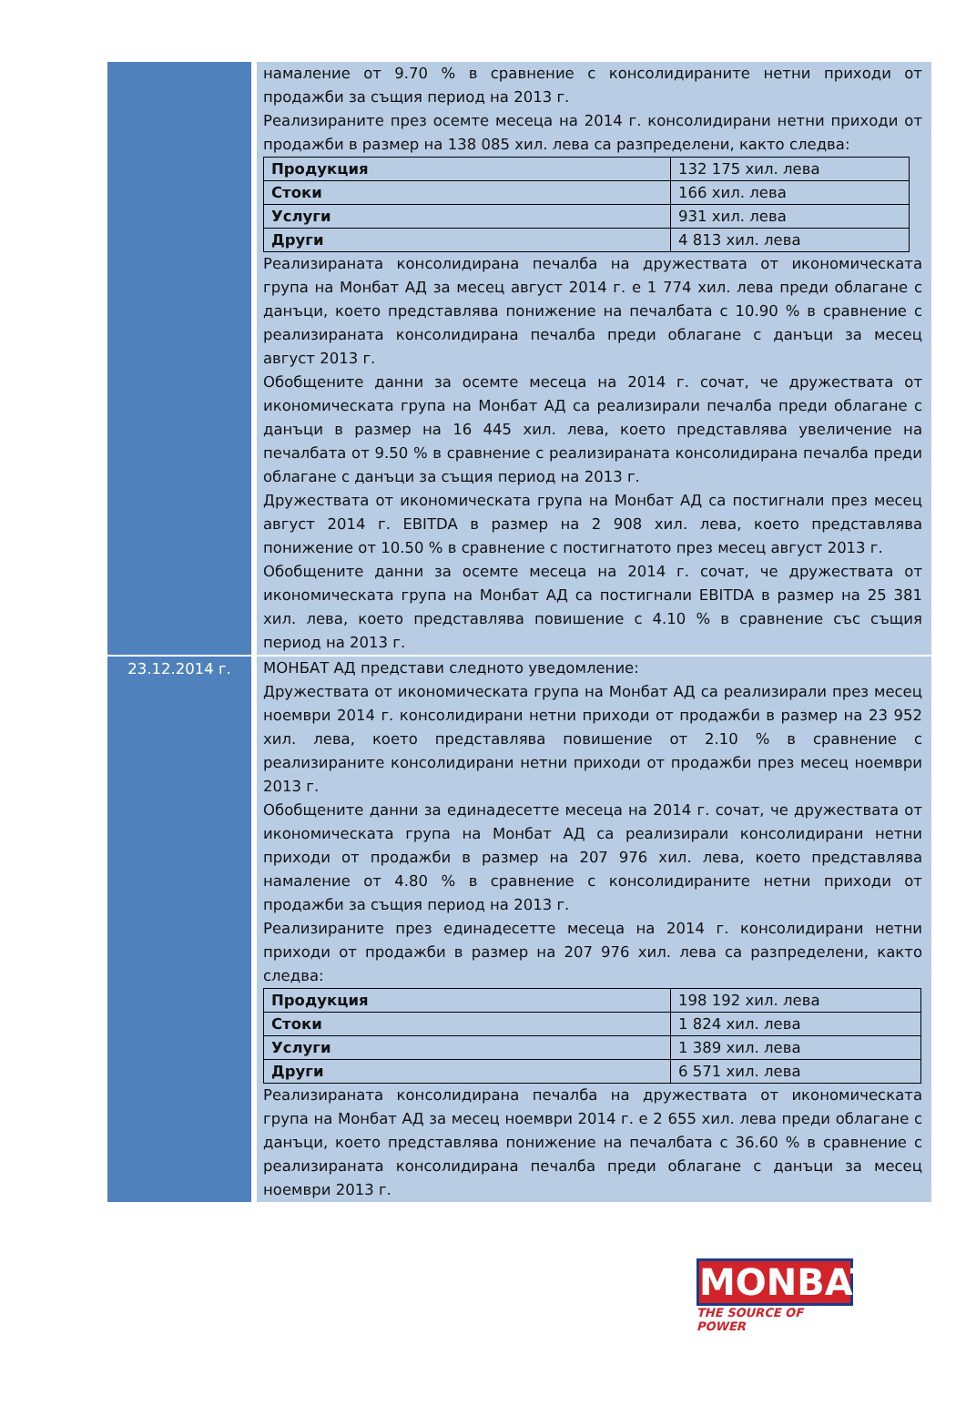| | намаление от 9.70 % в сравнение с консолидираните нетни приходи от продажби за същия период на 2013 г. Реализираните през осемте месеца на 2014 г. консолидирани нетни приходи от продажби в размер на 138 085 хил. лева са разпределени, както следва: / Продукция / 132 175 хил. лева / / Стоки / 166 хил. лева / / Услуги / 931 хил. лева / / Други / 4 813 хил. лева / Реализираната консолидирана печалба на дружествата от икономическата група на Монбат АД за месец август 2014 г. е 1 774 хил. лева преди облагане с данъци, което представлява понижение на печалбата с 10.90 % в сравнение с реализираната консолидирана печалба преди облагане с данъци за месец август 2013 г. Обобщените данни за осемте месеца на 2014 г. сочат, че дружествата от икономическата група на Монбат АД са реализирали печалба преди облагане с данъци в размер на 16 445 хил. лева, което представлява увеличение на печалбата от 9.50 % в сравнение с реализираната консолидирана печалба преди облагане с данъци за същия период на 2013 г. Дружествата от икономическата група на Монбат АД са постигнали през месец август 2014 г. EBITDA в размер на 2 908 хил. лева, което представлява понижение от 10.50 % в сравнение с постигнатото през месец август 2013 г. Обобщените данни за осемте месеца на 2014 г. сочат, че дружествата от икономическата група на Монбат АД са постигнали EBITDA в размер на 25 381 хил. лева, което представлява повишение с 4.10 % в сравнение със същия период на 2013 г. |
| 23.12.2014 г. | МОНБАТ АД представи следното уведомление: Дружествата от икономическата група на Монбат АД са реализирали през месец ноември 2014 г. консолидирани нетни приходи от продажби в размер на 23 952 хил. лева, което представлява повишение от 2.10 % в сравнение с реализираните консолидирани нетни приходи от продажби през месец ноември 2013 г. Обобщените данни за единадесетте месеца на 2014 г. сочат, че дружествата от икономическата група на Монбат АД са реализирали консолидирани нетни приходи от продажби в размер на 207 976 хил. лева, което представлява намаление от 4.80 % в сравнение с консолидираните нетни приходи от продажби за същия период на 2013 г. Реализираните през единадесетте месеца на 2014 г. консолидирани нетни приходи от продажби в размер на 207 976 хил. лева са разпределени, както следва: / Продукция / 198 192 хил. лева / / Стоки / 1 824 хил. лева / / Услуги / 1 389 хил. лева / / Други / 6 571 хил. лева / Реализираната консолидирана печалба на дружествата от икономическата група на Монбат АД за месец ноември 2014 г. е 2 655 хил. лева преди облагане с данъци, което представлява понижение на печалбата с 36.60 % в сравнение с реализираната консолидирана печалба преди облагане с данъци за месец ноември 2013 г. |
MONBAT
THE SOURCE OF POWER